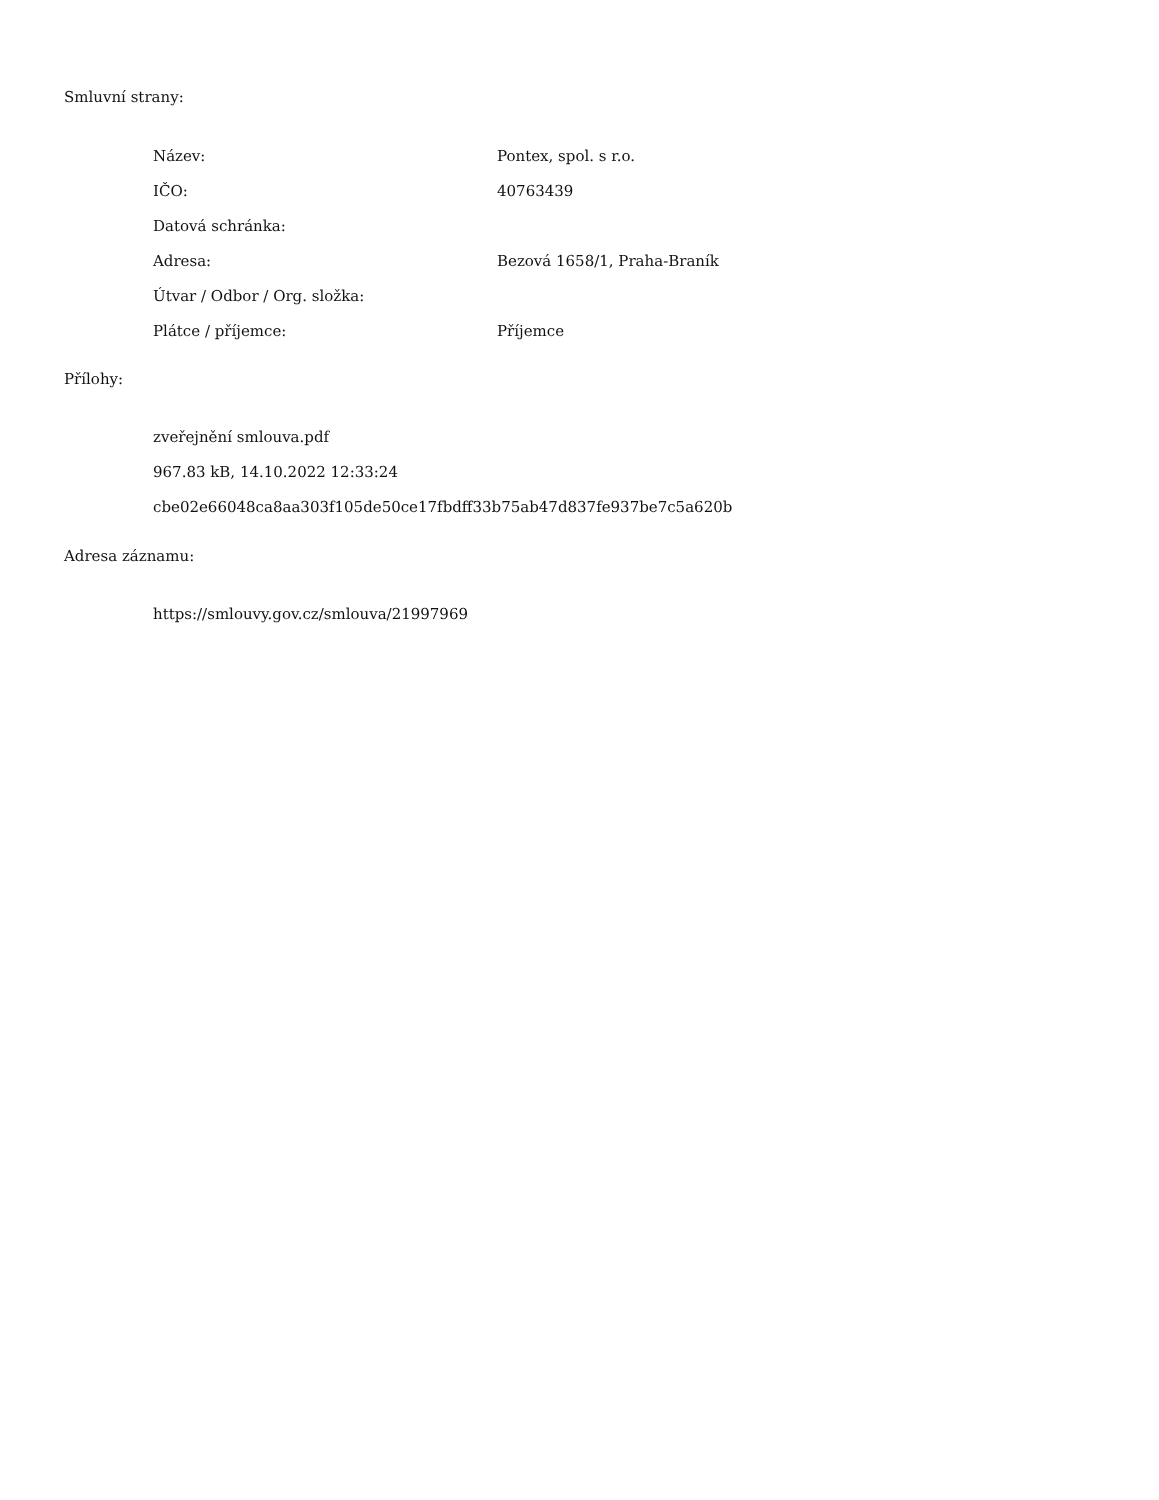Smluvní strany:
| Název: | Pontex, spol. s r.o. |
| IČO: | 40763439 |
| Datová schránka: | |
| Adresa: | Bezová 1658/1, Praha-Braník |
| Útvar / Odbor / Org. složka: | |
| Plátce / příjemce: | Příjemce |
Přílohy:
zveřejnění smlouva.pdf
967.83 kB, 14.10.2022 12:33:24
cbe02e66048ca8aa303f105de50ce17fbdff33b75ab47d837fe937be7c5a620b
Adresa záznamu:
https://smlouvy.gov.cz/smlouva/21997969